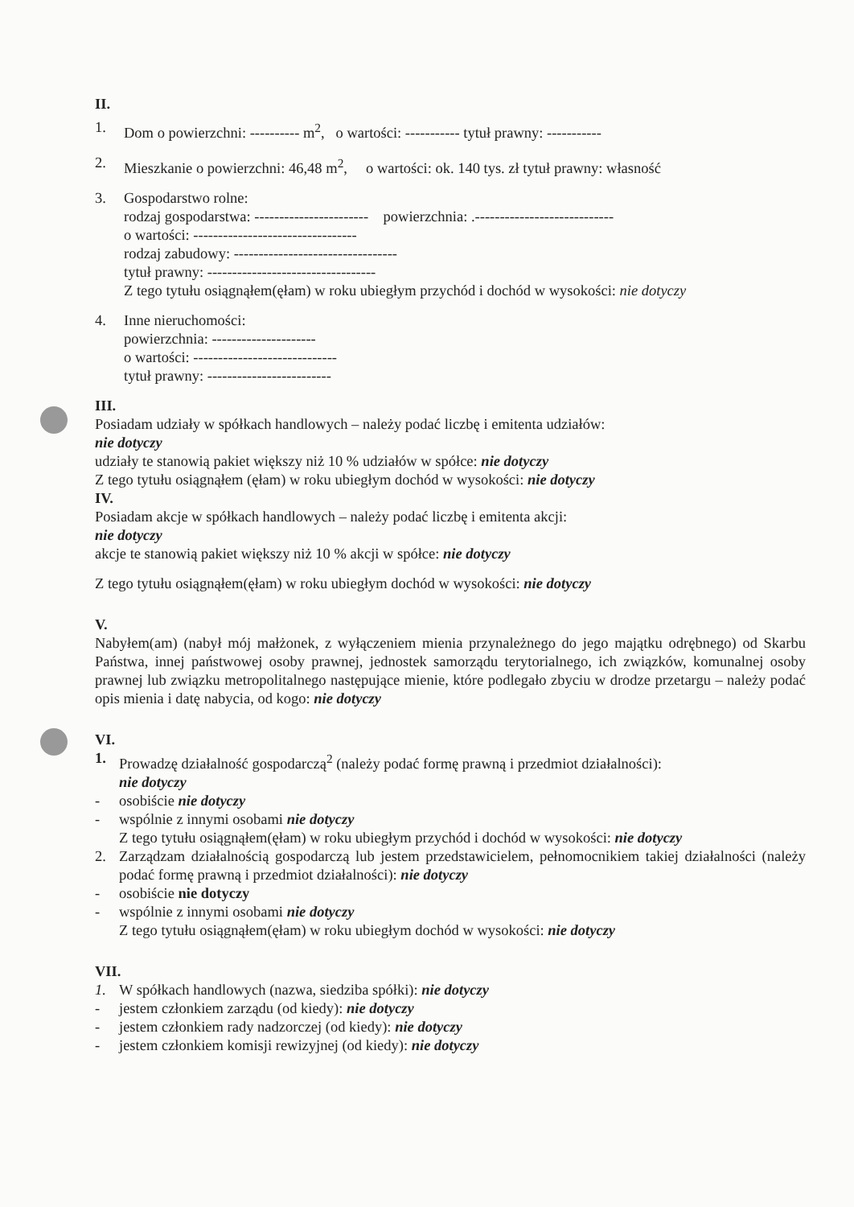II.
1. Dom o powierzchni: ---------- m<sup>2</sup>, o wartości: ----------- tytuł prawny: -----------
2. Mieszkanie o powierzchni: 46,48 m<sup>2</sup>, o wartości: ok. 140 tys. zł tytuł prawny: własność
3. Gospodarstwo rolne:
rodzaj gospodarstwa: ----------------------- powierzchnia: .----------------------------
o wartości: ---------------------------------
rodzaj zabudowy: ---------------------------------
tytuł prawny: ----------------------------------
Z tego tytułu osiągnąłem(ęłam) w roku ubiegłym przychód i dochód w wysokości: nie dotyczy
4. Inne nieruchomości:
powierzchnia: ---------------------
o wartości: -----------------------------
tytuł prawny: -------------------------
III.
Posiadam udziały w spółkach handlowych – należy podać liczbę i emitenta udziałów:
nie dotyczy
udziały te stanowią pakiet większy niż 10 % udziałów w spółce: nie dotyczy
Z tego tytułu osiągnąłem (ęłam) w roku ubiegłym dochód w wysokości: nie dotyczy
IV.
Posiadam akcje w spółkach handlowych – należy podać liczbę i emitenta akcji:
nie dotyczy
akcje te stanowią pakiet większy niż 10 % akcji w spółce: nie dotyczy
Z tego tytułu osiągnąłem(ęłam) w roku ubiegłym dochód w wysokości: nie dotyczy
V.
Nabyłem(am) (nabył mój małżonek, z wyłączeniem mienia przynależnego do jego majątku odrębnego) od Skarbu Państwa, innej państwowej osoby prawnej, jednostek samorządu terytorialnego, ich związków, komunalnej osoby prawnej lub związku metropolitalnego następujące mienie, które podlegało zbyciu w drodze przetargu – należy podać opis mienia i datę nabycia, od kogo: nie dotyczy
VI.
1. Prowadzę działalność gospodarczą<sup>2</sup> (należy podać formę prawną i przedmiot działalności):
nie dotyczy
- osobiście nie dotyczy
- wspólnie z innymi osobami nie dotyczy
Z tego tytułu osiągnąłem(ęłam) w roku ubiegłym przychód i dochód w wysokości: nie dotyczy
2. Zarządzam działalnością gospodarczą lub jestem przedstawicielem, pełnomocnikiem takiej działalności (należy podać formę prawną i przedmiot działalności): nie dotyczy
- osobiście nie dotyczy
- wspólnie z innymi osobami nie dotyczy
Z tego tytułu osiągnąłem(ęłam) w roku ubiegłym dochód w wysokości: nie dotyczy
VII.
1. W spółkach handlowych (nazwa, siedziba spółki): nie dotyczy
- jestem członkiem zarządu (od kiedy): nie dotyczy
- jestem członkiem rady nadzorczej (od kiedy): nie dotyczy
- jestem członkiem komisji rewizyjnej (od kiedy): nie dotyczy